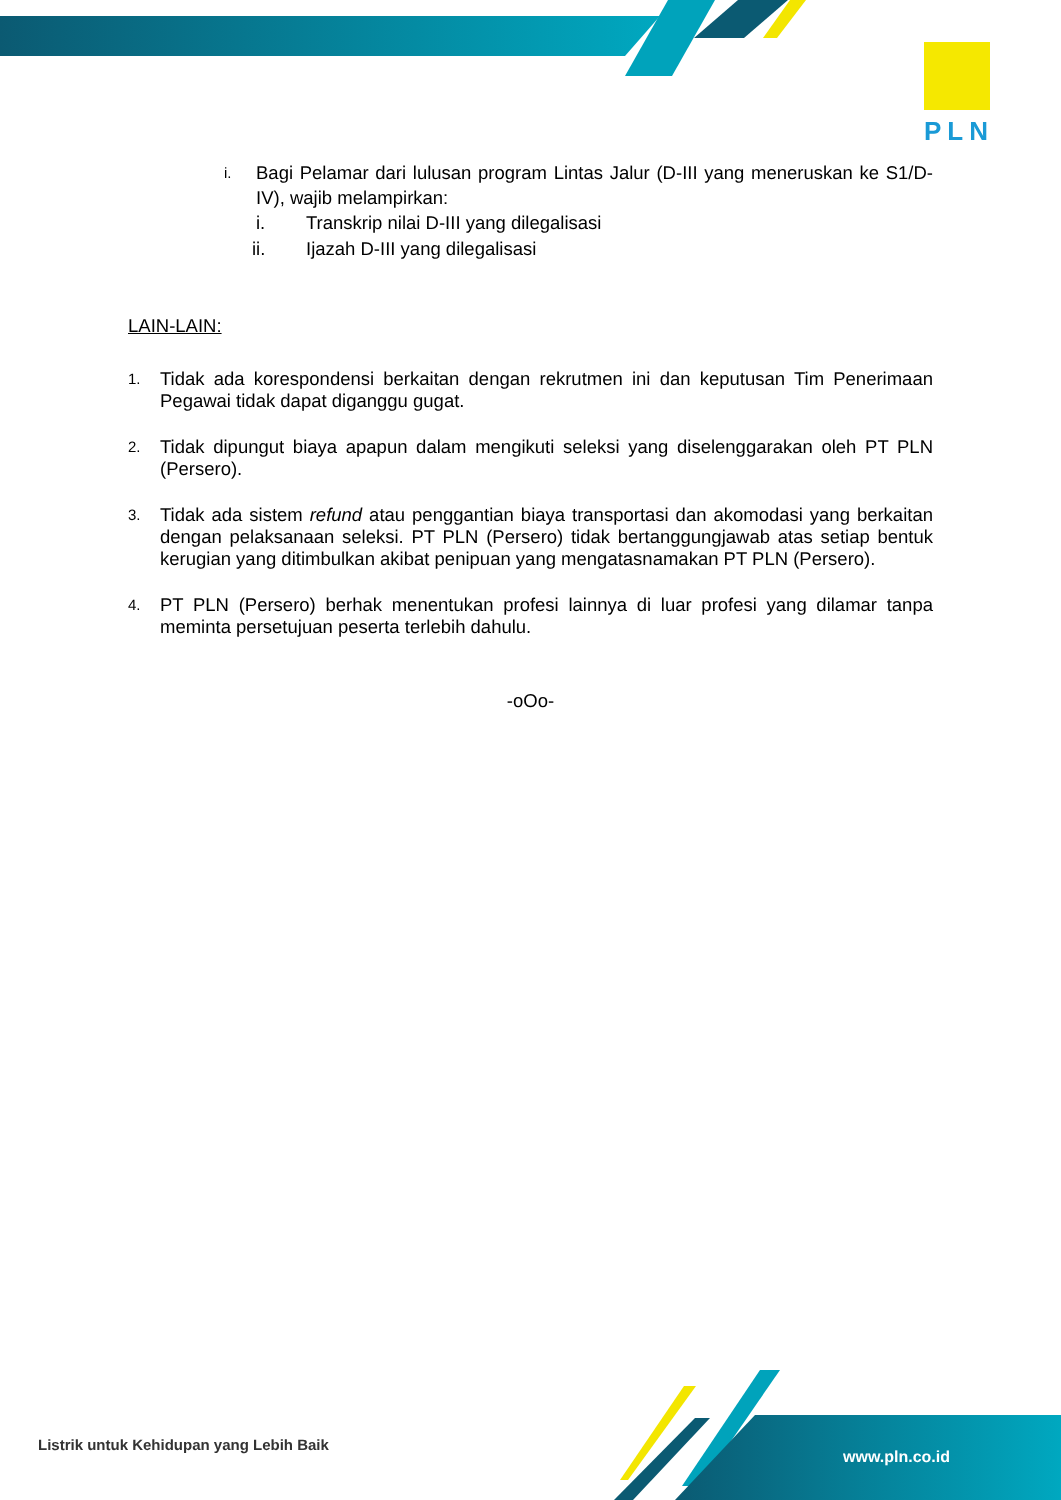PLN
i.
Bagi Pelamar dari lulusan program Lintas Jalur (D-III yang meneruskan ke S1/D-IV), wajib melampirkan:
i. Transkrip nilai D-III yang dilegalisasi
ii. Ijazah D-III yang dilegalisasi
LAIN-LAIN:
1.
Tidak ada korespondensi berkaitan dengan rekrutmen ini dan keputusan Tim Penerimaan Pegawai tidak dapat diganggu gugat.
2.
Tidak dipungut biaya apapun dalam mengikuti seleksi yang diselenggarakan oleh PT PLN (Persero).
3.
Tidak ada sistem refund atau penggantian biaya transportasi dan akomodasi yang berkaitan dengan pelaksanaan seleksi. PT PLN (Persero) tidak bertanggungjawab atas setiap bentuk kerugian yang ditimbulkan akibat penipuan yang mengatasnamakan PT PLN (Persero).
4.
PT PLN (Persero) berhak menentukan profesi lainnya di luar profesi yang dilamar tanpa meminta persetujuan peserta terlebih dahulu.
-oOo-
Listrik untuk Kehidupan yang Lebih Baik
www.pln.co.id